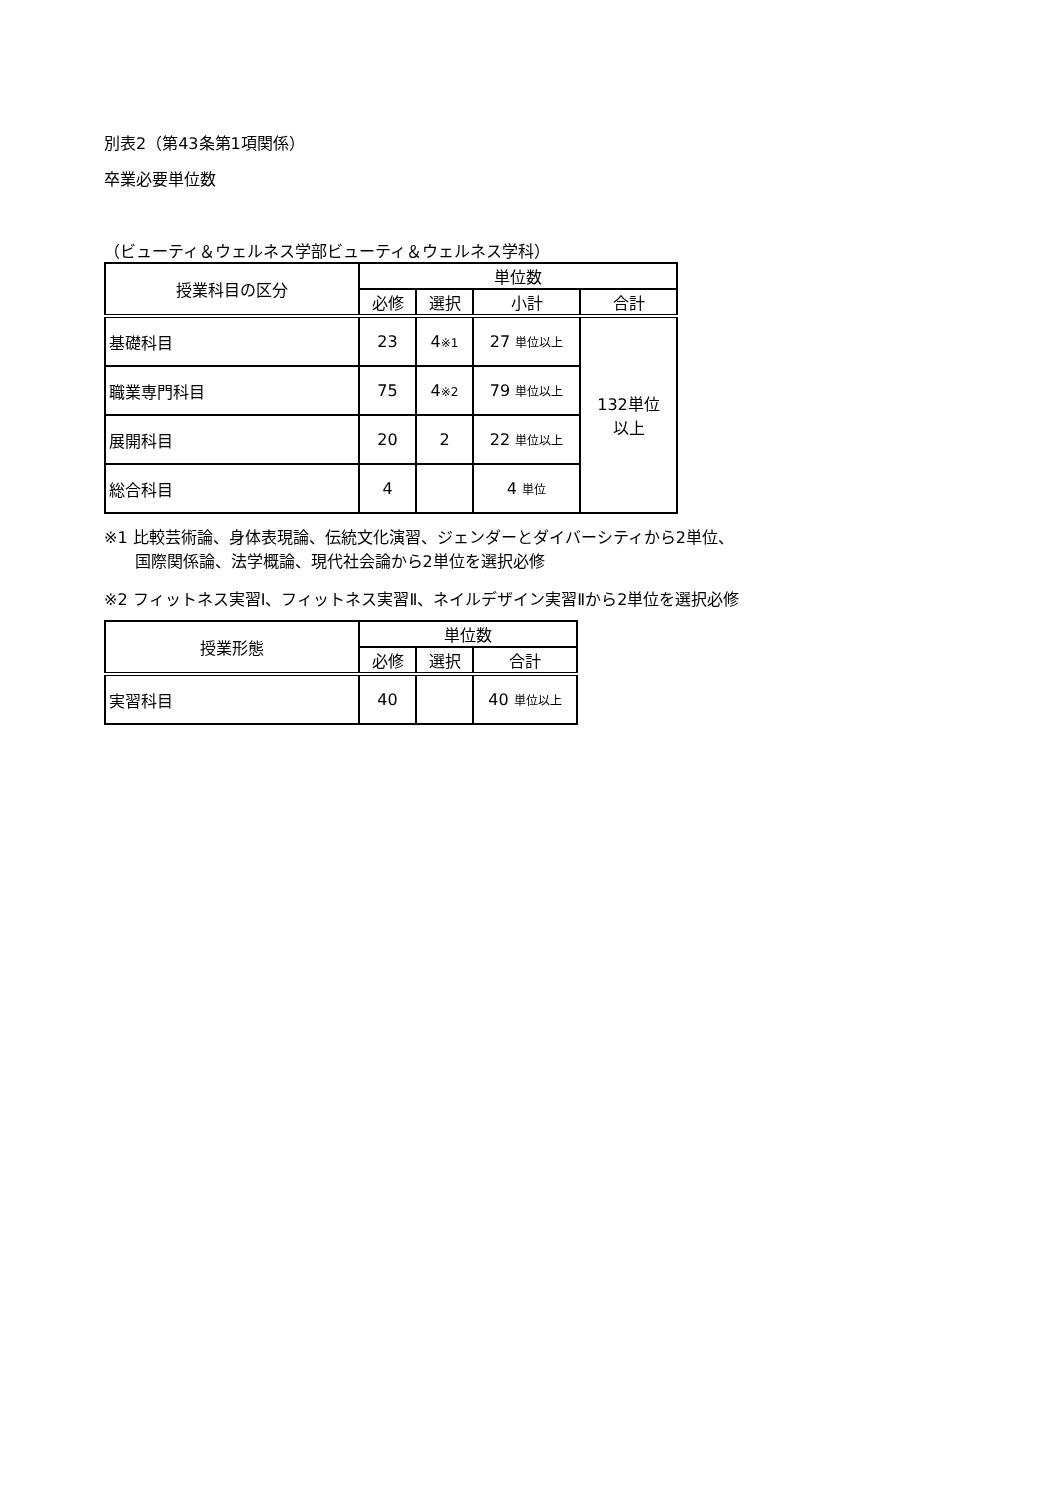別表2（第43条第1項関係）
卒業必要単位数
（ビューティ＆ウェルネス学部ビューティ＆ウェルネス学科）
| 授業科目の区分 | 単位数 | | | |
| --- | --- | --- | --- | --- |
| | 必修 | 選択 | 小計 | 合計 |
| 基礎科目 | 23 | 4 ※1 | 27 単位以上 | 132単位 以上 |
| 職業専門科目 | 75 | 4 ※2 | 79 単位以上 | |
| 展開科目 | 20 | 2 | 22 単位以上 | |
| 総合科目 | 4 | | 4 単位 | |
※1 比較芸術論、身体表現論、伝統文化演習、ジェンダーとダイバーシティから2単位、
国際関係論、法学概論、現代社会論から2単位を選択必修
※2 フィットネス実習Ⅰ、フィットネス実習Ⅱ、ネイルデザイン実習Ⅱから2単位を選択必修
| 授業形態 | 単位数 | | |
| --- | --- | --- | --- |
| | 必修 | 選択 | 合計 |
| 実習科目 | 40 | | 40 単位以上 |